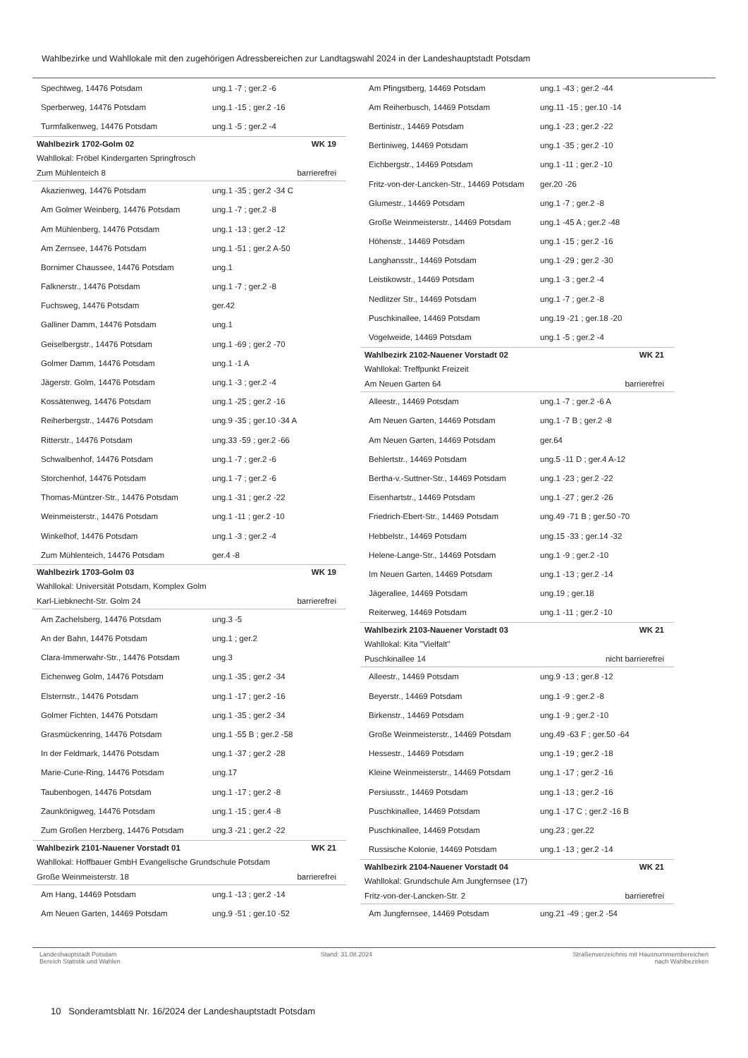Wahlbezirke und Wahllokale mit den zugehörigen Adressbereichen zur Landtagswahl 2024 in der Landeshauptstadt Potsdam
| Spechtweg, 14476 Potsdam | ung.1 -7 ; ger.2 -6 |
| Sperberweg, 14476 Potsdam | ung.1 -15 ; ger.2 -16 |
| Turmfalkenweg, 14476 Potsdam | ung.1 -5 ; ger.2 -4 |
| Wahlbezirk 1702-Golm 02 | WK 19 |
| Wahllokal: Fröbel Kindergarten Springfrosch | |
| Zum Mühlenteich 8 | barrierefrei |
| Akazienweg, 14476 Potsdam | ung.1 -35 ; ger.2 -34 C |
| Am Golmer Weinberg, 14476 Potsdam | ung.1 -7 ; ger.2 -8 |
| Am Mühlenberg, 14476 Potsdam | ung.1 -13 ; ger.2 -12 |
| Am Zernsee, 14476 Potsdam | ung.1 -51 ; ger.2 A-50 |
| Bornimer Chaussee, 14476 Potsdam | ung.1 |
| Falknerstr., 14476 Potsdam | ung.1 -7 ; ger.2 -8 |
| Fuchsweg, 14476 Potsdam | ger.42 |
| Galliner Damm, 14476 Potsdam | ung.1 |
| Geiselbergstr., 14476 Potsdam | ung.1 -69 ; ger.2 -70 |
| Golmer Damm, 14476 Potsdam | ung.1 -1 A |
| Jägerstr. Golm, 14476 Potsdam | ung.1 -3 ; ger.2 -4 |
| Kossätenweg, 14476 Potsdam | ung.1 -25 ; ger.2 -16 |
| Reiherbergstr., 14476 Potsdam | ung.9 -35 ; ger.10 -34 A |
| Ritterstr., 14476 Potsdam | ung.33 -59 ; ger.2 -66 |
| Schwalbenhof, 14476 Potsdam | ung.1 -7 ; ger.2 -6 |
| Storchenhof, 14476 Potsdam | ung.1 -7 ; ger.2 -6 |
| Thomas-Müntzer-Str., 14476 Potsdam | ung.1 -31 ; ger.2 -22 |
| Weinmeisterstr., 14476 Potsdam | ung.1 -11 ; ger.2 -10 |
| Winkelhof, 14476 Potsdam | ung.1 -3 ; ger.2 -4 |
| Zum Mühlenteich, 14476 Potsdam | ger.4 -8 |
| Wahlbezirk 1703-Golm 03 | WK 19 |
| Wahllokal: Universität Potsdam, Komplex Golm | |
| Karl-Liebknecht-Str. Golm 24 | barrierefrei |
| Am Zachelsberg, 14476 Potsdam | ung.3 -5 |
| An der Bahn, 14476 Potsdam | ung.1 ; ger.2 |
| Clara-Immerwahr-Str., 14476 Potsdam | ung.3 |
| Eichenweg Golm, 14476 Potsdam | ung.1 -35 ; ger.2 -34 |
| Elsternstr., 14476 Potsdam | ung.1 -17 ; ger.2 -16 |
| Golmer Fichten, 14476 Potsdam | ung.1 -35 ; ger.2 -34 |
| Grasmückenring, 14476 Potsdam | ung.1 -55 B ; ger.2 -58 |
| In der Feldmark, 14476 Potsdam | ung.1 -37 ; ger.2 -28 |
| Marie-Curie-Ring, 14476 Potsdam | ung.17 |
| Taubenbogen, 14476 Potsdam | ung.1 -17 ; ger.2 -8 |
| Zaunkönigweg, 14476 Potsdam | ung.1 -15 ; ger.4 -8 |
| Zum Großen Herzberg, 14476 Potsdam | ung.3 -21 ; ger.2 -22 |
| Wahlbezirk 2101-Nauener Vorstadt 01 | WK 21 |
| Wahllokal: Hoffbauer GmbH Evangelische Grundschule Potsdam | |
| Große Weinmeisterstr. 18 | barrierefrei |
| Am Hang, 14469 Potsdam | ung.1 -13 ; ger.2 -14 |
| Am Neuen Garten, 14469 Potsdam | ung.9 -51 ; ger.10 -52 |
| Am Pfingstberg, 14469 Potsdam | ung.1 -43 ; ger.2 -44 |
| Am Reiherbusch, 14469 Potsdam | ung.11 -15 ; ger.10 -14 |
| Bertinistr., 14469 Potsdam | ung.1 -23 ; ger.2 -22 |
| Bertiniweg, 14469 Potsdam | ung.1 -35 ; ger.2 -10 |
| Eichbergstr., 14469 Potsdam | ung.1 -11 ; ger.2 -10 |
| Fritz-von-der-Lancken-Str., 14469 Potsdam | ger.20 -26 |
| Glumestr., 14469 Potsdam | ung.1 -7 ; ger.2 -8 |
| Große Weinmeisterstr., 14469 Potsdam | ung.1 -45 A ; ger.2 -48 |
| Höhenstr., 14469 Potsdam | ung.1 -15 ; ger.2 -16 |
| Langhansstr., 14469 Potsdam | ung.1 -29 ; ger.2 -30 |
| Leistikowstr., 14469 Potsdam | ung.1 -3 ; ger.2 -4 |
| Nedlitzer Str., 14469 Potsdam | ung.1 -7 ; ger.2 -8 |
| Puschkinallee, 14469 Potsdam | ung.19 -21 ; ger.18 -20 |
| Vogelweide, 14469 Potsdam | ung.1 -5 ; ger.2 -4 |
| Wahlbezirk 2102-Nauener Vorstadt 02 | WK 21 |
| Wahllokal: Treffpunkt Freizeit | |
| Am Neuen Garten 64 | barrierefrei |
| Alleestr., 14469 Potsdam | ung.1 -7 ; ger.2 -6 A |
| Am Neuen Garten, 14469 Potsdam | ung.1 -7 B ; ger.2 -8 |
| Am Neuen Garten, 14469 Potsdam | ger.64 |
| Behlertstr., 14469 Potsdam | ung.5 -11 D ; ger.4 A-12 |
| Bertha-v.-Suttner-Str., 14469 Potsdam | ung.1 -23 ; ger.2 -22 |
| Eisenhartstr., 14469 Potsdam | ung.1 -27 ; ger.2 -26 |
| Friedrich-Ebert-Str., 14469 Potsdam | ung.49 -71 B ; ger.50 -70 |
| Hebbelstr., 14469 Potsdam | ung.15 -33 ; ger.14 -32 |
| Helene-Lange-Str., 14469 Potsdam | ung.1 -9 ; ger.2 -10 |
| Im Neuen Garten, 14469 Potsdam | ung.1 -13 ; ger.2 -14 |
| Jägerallee, 14469 Potsdam | ung.19 ; ger.18 |
| Reiterweg, 14469 Potsdam | ung.1 -11 ; ger.2 -10 |
| Wahlbezirk 2103-Nauener Vorstadt 03 | WK 21 |
| Wahllokal: Kita "Vielfalt" | |
| Puschkinallee 14 | nicht barrierefrei |
| Alleestr., 14469 Potsdam | ung.9 -13 ; ger.8 -12 |
| Beyerstr., 14469 Potsdam | ung.1 -9 ; ger.2 -8 |
| Birkenstr., 14469 Potsdam | ung.1 -9 ; ger.2 -10 |
| Große Weinmeisterstr., 14469 Potsdam | ung.49 -63 F ; ger.50 -64 |
| Hessestr., 14469 Potsdam | ung.1 -19 ; ger.2 -18 |
| Kleine Weinmeisterstr., 14469 Potsdam | ung.1 -17 ; ger.2 -16 |
| Persiusstr., 14469 Potsdam | ung.1 -13 ; ger.2 -16 |
| Puschkinallee, 14469 Potsdam | ung.1 -17 C ; ger.2 -16 B |
| Puschkinallee, 14469 Potsdam | ung.23 ; ger.22 |
| Russische Kolonie, 14469 Potsdam | ung.1 -13 ; ger.2 -14 |
| Wahlbezirk 2104-Nauener Vorstadt 04 | WK 21 |
| Wahllokal: Grundschule Am Jungfernsee (17) | |
| Fritz-von-der-Lancken-Str. 2 | barrierefrei |
| Am Jungfernsee, 14469 Potsdam | ung.21 -49 ; ger.2 -54 |
Landeshauptstadt Potsdam
Bereich Statistik und Wahlen
Stand: 31.08.2024 Straßenverzeichnis mit Hausnummernbereichen
nach Wahlbezirken
10 Sonderamtsblatt Nr. 16/2024 der Landeshauptstadt Potsdam